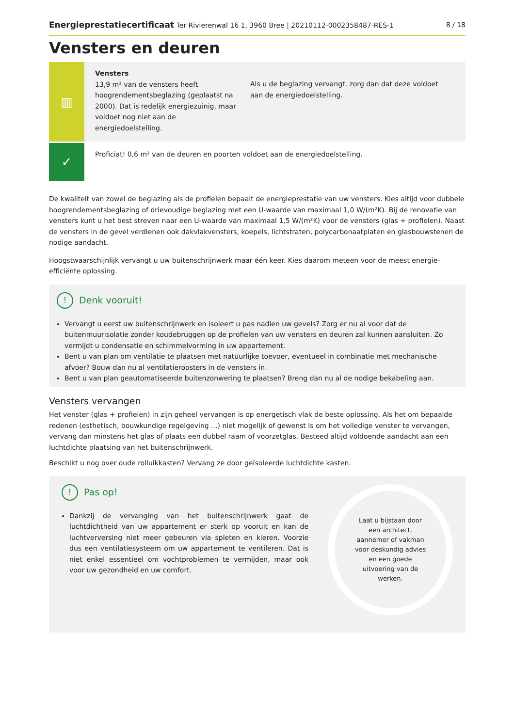Energieprestatiecertificaat Ter Rivierenwal 16 1, 3960 Bree | 20210112-0002358487-RES-1 8 / 18
Vensters en deuren
▥
Vensters
13,9 m² van de vensters heeft hoogrendementsbeglazing (geplaatst na 2000). Dat is redelijk energiezuinig, maar voldoet nog niet aan de energiedoelstelling.
Als u de beglazing vervangt, zorg dan dat deze voldoet aan de energiedoelstelling.
✓
Proficiat! 0,6 m² van de deuren en poorten voldoet aan de energiedoelstelling.
De kwaliteit van zowel de beglazing als de profielen bepaalt de energieprestatie van uw vensters. Kies altijd voor dubbele hoogrendementsbeglazing of drievoudige beglazing met een U-waarde van maximaal 1,0 W/(m²K). Bij de renovatie van vensters kunt u het best streven naar een U-waarde van maximaal 1,5 W/(m²K) voor de vensters (glas + profielen). Naast de vensters in de gevel verdienen ook dakvlakvensters, koepels, lichtstraten, polycarbonaatplaten en glasbouwstenen de nodige aandacht.
Hoogstwaarschijnlijk vervangt u uw buitenschrijnwerk maar één keer. Kies daarom meteen voor de meest energie-efficiënte oplossing.
! Denk vooruit!
Vervangt u eerst uw buitenschrijnwerk en isoleert u pas nadien uw gevels? Zorg er nu al voor dat de buitenmuurisolatie zonder koudebruggen op de profielen van uw vensters en deuren zal kunnen aansluiten. Zo vermijdt u condensatie en schimmelvorming in uw appartement.
Bent u van plan om ventilatie te plaatsen met natuurlijke toevoer, eventueel in combinatie met mechanische afvoer? Bouw dan nu al ventilatieroosters in de vensters in.
Bent u van plan geautomatiseerde buitenzonwering te plaatsen? Breng dan nu al de nodige bekabeling aan.
Vensters vervangen
Het venster (glas + profielen) in zijn geheel vervangen is op energetisch vlak de beste oplossing. Als het om bepaalde redenen (esthetisch, bouwkundige regelgeving ...) niet mogelijk of gewenst is om het volledige venster te vervangen, vervang dan minstens het glas of plaats een dubbel raam of voorzetglas. Besteed altijd voldoende aandacht aan een luchtdichte plaatsing van het buitenschrijnwerk.
Beschikt u nog over oude rolluikkasten? Vervang ze door geïsoleerde luchtdichte kasten.
! Pas op!
Dankzij de vervanging van het buitenschrijnwerk gaat de luchtdichtheid van uw appartement er sterk op vooruit en kan de luchtverversing niet meer gebeuren via spleten en kieren. Voorzie dus een ventilatiesysteem om uw appartement te ventileren. Dat is niet enkel essentieel om vochtproblemen te vermijden, maar ook voor uw gezondheid en uw comfort.
Laat u bijstaan door een architect, aannemer of vakman voor deskundig advies en een goede uitvoering van de werken.